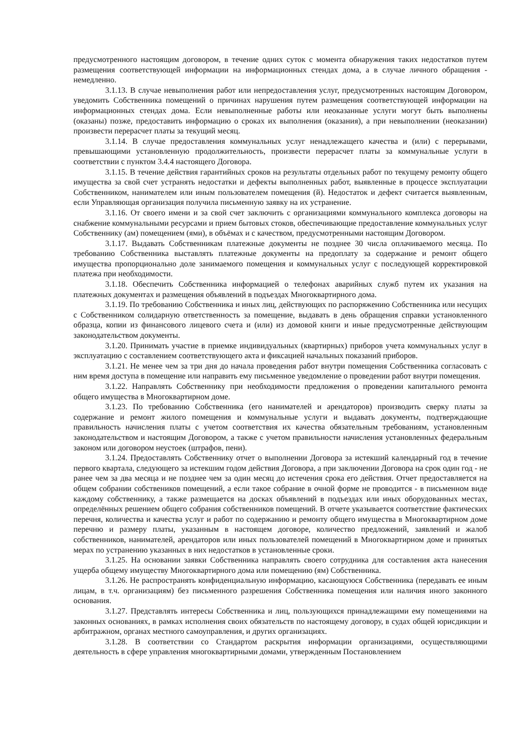предусмотренного настоящим договором, в течение одних суток с момента обнаружения таких недостатков путем размещения соответствующей информации на информационных стендах дома, а в случае личного обращения - немедленно.
3.1.13. В случае невыполнения работ или непредоставления услуг, предусмотренных настоящим Договором, уведомить Собственника помещений о причинах нарушения путем размещения соответствующей информации на информационных стендах дома. Если невыполненные работы или неоказанные услуги могут быть выполнены (оказаны) позже, предоставить информацию о сроках их выполнения (оказания), а при невыполнении (неоказании) произвести перерасчет платы за текущий месяц.
3.1.14. В случае предоставления коммунальных услуг ненадлежащего качества и (или) с перерывами, превышающими установленную продолжительность, произвести перерасчет платы за коммунальные услуги в соответствии с пунктом 3.4.4 настоящего Договора.
3.1.15. В течение действия гарантийных сроков на результаты отдельных работ по текущему ремонту общего имущества за свой счет устранять недостатки и дефекты выполненных работ, выявленные в процессе эксплуатации Собственником, нанимателем или иным пользователем помещения (й). Недостаток и дефект считается выявленным, если Управляющая организация получила письменную заявку на их устранение.
3.1.16. От своего имени и за свой счет заключить с организациями коммунального комплекса договоры на снабжение коммунальными ресурсами и прием бытовых стоков, обеспечивающие предоставление коммунальных услуг Собственнику (ам) помещением (ями), в объёмах и с качеством, предусмотренными настоящим Договором.
3.1.17. Выдавать Собственникам платежные документы не позднее 30 числа оплачиваемого месяца. По требованию Собственника выставлять платежные документы на предоплату за содержание и ремонт общего имущества пропорционально доле занимаемого помещения и коммунальных услуг с последующей корректировкой платежа при необходимости.
3.1.18. Обеспечить Собственника информацией о телефонах аварийных служб путем их указания на платежных документах и размещения объявлений в подъездах Многоквартирного дома.
3.1.19. По требованию Собственника и иных лиц, действующих по распоряжению Собственника или несущих с Собственником солидарную ответственность за помещение, выдавать в день обращения справки установленного образца, копии из финансового лицевого счета и (или) из домовой книги и иные предусмотренные действующим законодательством документы.
3.1.20. Принимать участие в приемке индивидуальных (квартирных) приборов учета коммунальных услуг в эксплуатацию с составлением соответствующего акта и фиксацией начальных показаний приборов.
3.1.21. Не менее чем за три дня до начала проведения работ внутри помещения Собственника согласовать с ним время доступа в помещение или направить ему письменное уведомление о проведении работ внутри помещения.
3.1.22. Направлять Собственнику при необходимости предложения о проведении капитального ремонта общего имущества в Многоквартирном доме.
3.1.23. По требованию Собственника (его нанимателей и арендаторов) производить сверку платы за содержание и ремонт жилого помещения и коммунальные услуги и выдавать документы, подтверждающие правильность начисления платы с учетом соответствия их качества обязательным требованиям, установленным законодательством и настоящим Договором, а также с учетом правильности начисления установленных федеральным законом или договором неустоек (штрафов, пени).
3.1.24. Предоставлять Собственнику отчет о выполнении Договора за истекший календарный год в течение первого квартала, следующего за истекшим годом действия Договора, а при заключении Договора на срок один год - не ранее чем за два месяца и не позднее чем за один месяц до истечения срока его действия. Отчет предоставляется на общем собрании собствеников помещений, а если такое собрание в очной форме не проводится - в письменном виде каждому собственнику, а также размещается на досках объявлений в подъездах или иных оборудованных местах, определённых решением общего собрания собственников помещений. В отчете указывается соответствие фактических перечня, количества и качества услуг и работ по содержанию и ремонту общего имущества в Многоквартирном доме перечню и размеру платы, указанным в настоящем договоре, количество предложений, заявлений и жалоб собственников, нанимателей, арендаторов или иных пользователей помещений в Многоквартирном доме и принятых мерах по устранению указанных в них недостатков в установленные сроки.
3.1.25. На основании заявки Собственника направлять своего сотрудника для составления акта нанесения ущерба общему имуществу Многоквартирного дома или помещению (ям) Собственника.
3.1.26. Не распространять конфиденциальную информацию, касающуюся Собственника (передавать ее иным лицам, в т.ч. организациям) без письменного разрешения Собственника помещения или наличия иного законного основания.
3.1.27. Представлять интересы Собственника и лиц, пользующихся принадлежащими ему помещениями на законных основаниях, в рамках исполнения своих обязательств по настоящему договору, в судах общей юрисдикции и арбитражном, органах местного самоуправления, и других организациях.
3.1.28. В соответствии со Стандартом раскрытия информации организациями, осуществляющими деятельность в сфере управления многоквартирными домами, утвержденным Постановлением